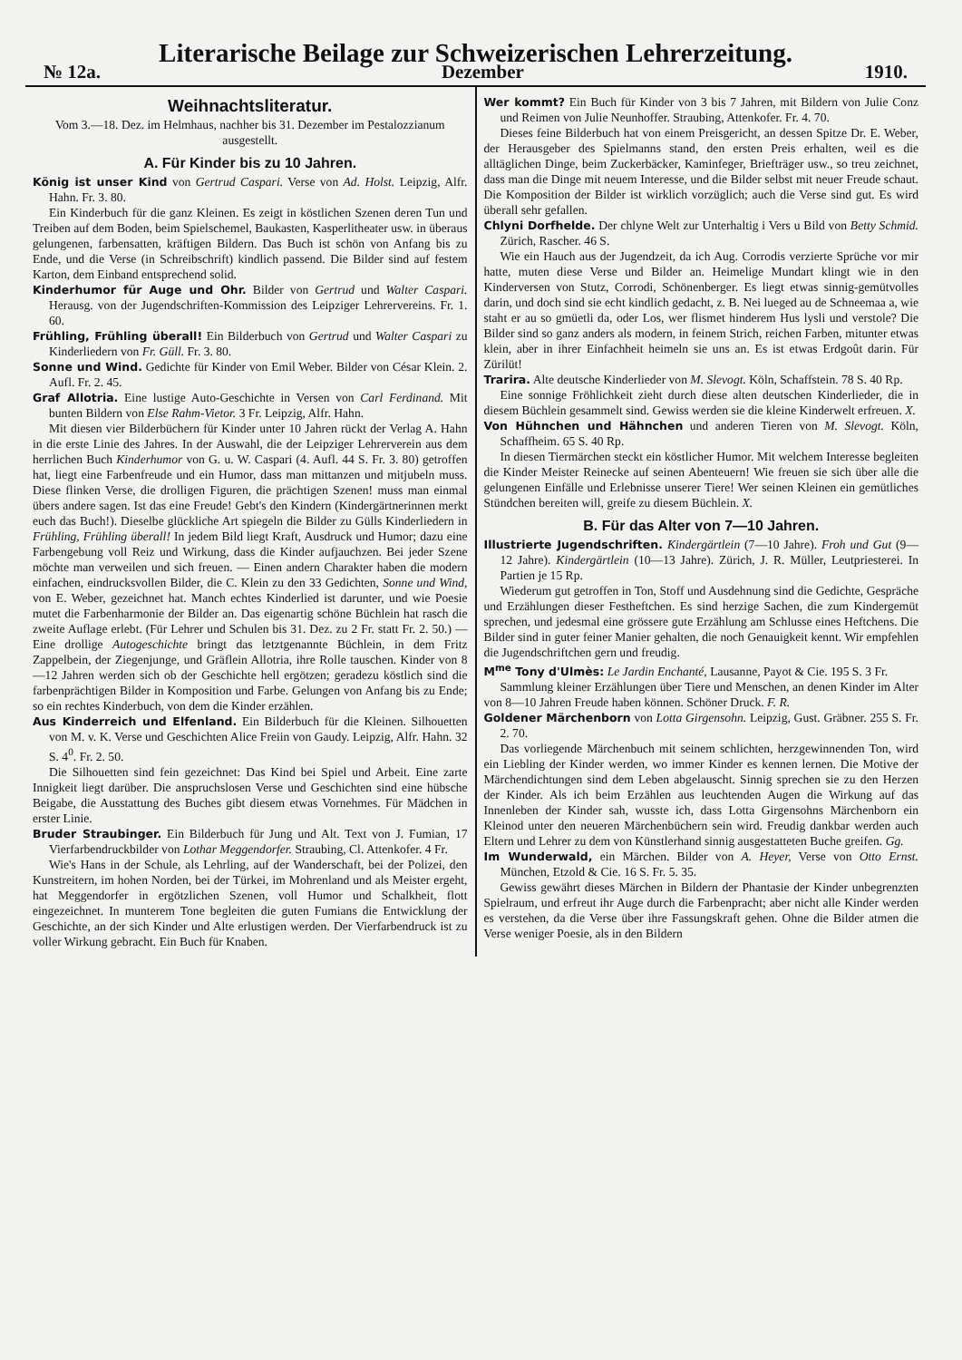Literarische Beilage zur Schweizerischen Lehrerzeitung.
№ 12a. Dezember 1910.
Weihnachtsliteratur.
Vom 3.—18. Dez. im Helmhaus, nachher bis 31. Dezember im Pestalozzianum ausgestellt.
A. Für Kinder bis zu 10 Jahren.
König ist unser Kind von Gertrud Caspari. Verse von Ad. Holst. Leipzig, Alfr. Hahn. Fr. 3. 80.
Ein Kinderbuch für die ganz Kleinen. Es zeigt in köstlichen Szenen deren Tun und Treiben auf dem Boden, beim Spielschemel, Baukasten, Kasperlitheater usw. in überaus gelungenen, farbensatten, kräftigen Bildern. Das Buch ist schön von Anfang bis zu Ende, und die Verse (in Schreibschrift) kindlich passend. Die Bilder sind auf festem Karton, dem Einband entsprechend solid.
Kinderhumor für Auge und Ohr. Bilder von Gertrud und Walter Caspari. Herausg. von der Jugendschriften-Kommission des Leipziger Lehrervereins. Fr. 1. 60.
Frühling, Frühling überall! Ein Bilderbuch von Gertrud und Walter Caspari zu Kinderliedern von Fr. Güll. Fr. 3. 80.
Sonne und Wind. Gedichte für Kinder von Emil Weber. Bilder von César Klein. 2. Aufl. Fr. 2. 45.
Graf Allotria. Eine lustige Auto-Geschichte in Versen von Carl Ferdinand. Mit bunten Bildern von Else Rahm-Vietor. 3 Fr. Leipzig, Alfr. Hahn.
Mit diesen vier Bilderbüchern für Kinder unter 10 Jahren rückt der Verlag A. Hahn in die erste Linie des Jahres. In der Auswahl, die der Leipziger Lehrerverein aus dem herrlichen Buch Kinderhumor von G. u. W. Caspari (4. Aufl. 44 S. Fr. 3. 80) getroffen hat, liegt eine Farbenfreude und ein Humor, dass man mittanzen und mitjubeln muss. Diese flinken Verse, die drolligen Figuren, die prächtigen Szenen! muss man einmal übers andere sagen. Ist das eine Freude! Gebt's den Kindern (Kindergärtnerinnen merkt euch das Buch!). Dieselbe glückliche Art spiegeln die Bilder zu Gülls Kinderliedern in Frühling, Frühling überall! In jedem Bild liegt Kraft, Ausdruck und Humor; dazu eine Farbengebung voll Reiz und Wirkung, dass die Kinder aufjauchzen. Bei jeder Szene möchte man verweilen und sich freuen. — Einen andern Charakter haben die modern einfachen, eindrucksvollen Bilder, die C. Klein zu den 33 Gedichten, Sonne und Wind, von E. Weber, gezeichnet hat. Manch echtes Kinderlied ist darunter, und wie Poesie mutet die Farbenharmonie der Bilder an. Das eigenartig schöne Büchlein hat rasch die zweite Auflage erlebt. (Für Lehrer und Schulen bis 31. Dez. zu 2 Fr. statt Fr. 2. 50.) — Eine drollige Autogeschichte bringt das letztgenannte Büchlein, in dem Fritz Zappelbein, der Ziegenjunge, und Gräflein Allotria, ihre Rolle tauschen. Kinder von 8—12 Jahren werden sich ob der Geschichte hell ergötzen; geradezu köstlich sind die farbenprächtigen Bilder in Komposition und Farbe. Gelungen von Anfang bis zu Ende; so ein rechtes Kinderbuch, von dem die Kinder erzählen.
Aus Kinderreich und Elfenland. Ein Bilderbuch für die Kleinen. Silhouetten von M. v. K. Verse und Geschichten Alice Freiin von Gaudy. Leipzig, Alfr. Hahn. 32 S. 4<sup>0</sup>. Fr. 2. 50.
Die Silhouetten sind fein gezeichnet: Das Kind bei Spiel und Arbeit. Eine zarte Innigkeit liegt darüber. Die anspruchslosen Verse und Geschichten sind eine hübsche Beigabe, die Ausstattung des Buches gibt diesem etwas Vornehmes. Für Mädchen in erster Linie.
Bruder Straubinger. Ein Bilderbuch für Jung und Alt. Text von J. Fumian, 17 Vierfarbendruckbilder von Lothar Meggendorfer. Straubing, Cl. Attenkofer. 4 Fr.
Wie's Hans in der Schule, als Lehrling, auf der Wanderschaft, bei der Polizei, den Kunstreitern, im hohen Norden, bei der Türkei, im Mohrenland und als Meister ergeht, hat Meggendorfer in ergötzlichen Szenen, voll Humor und Schalkheit, flott eingezeichnet. In munterem Tone begleiten die guten Fumians die Entwicklung der Geschichte, an der sich Kinder und Alte erlustigen werden. Der Vierfarbendruck ist zu voller Wirkung gebracht. Ein Buch für Knaben.
Wer kommt? Ein Buch für Kinder von 3 bis 7 Jahren, mit Bildern von Julie Conz und Reimen von Julie Neunhoffer. Straubing, Attenkofer. Fr. 4. 70.
Dieses feine Bilderbuch hat von einem Preisgericht, an dessen Spitze Dr. E. Weber, der Herausgeber des Spielmanns stand, den ersten Preis erhalten, weil es die alltäglichen Dinge, beim Zuckerbäcker, Kaminfeger, Briefträger usw., so treu zeichnet, dass man die Dinge mit neuem Interesse, und die Bilder selbst mit neuer Freude schaut. Die Komposition der Bilder ist wirklich vorzüglich; auch die Verse sind gut. Es wird überall sehr gefallen.
Chlyni Dorfhelde. Der chlyne Welt zur Unterhaltig i Vers u Bild von Betty Schmid. Zürich, Rascher. 46 S.
Wie ein Hauch aus der Jugendzeit, da ich Aug. Corrodis verzierte Sprüche vor mir hatte, muten diese Verse und Bilder an. Heimelige Mundart klingt wie in den Kinderversen von Stutz, Corrodi, Schönenberger. Es liegt etwas sinnig-gemütvolles darin, und doch sind sie echt kindlich gedacht, z. B. Nei lueged au de Schneemaa a, wie staht er au so gmüetli da, oder Los, wer flismet hinderem Hus lysli und verstole? Die Bilder sind so ganz anders als modern, in feinem Strich, reichen Farben, mitunter etwas klein, aber in ihrer Einfachheit heimeln sie uns an. Es ist etwas Erdgoût darin. Für Zürilüt!
Trarira. Alte deutsche Kinderlieder von M. Slevogt. Köln, Schaffstein. 78 S. 40 Rp.
Eine sonnige Fröhlichkeit zieht durch diese alten deutschen Kinderlieder, die in diesem Büchlein gesammelt sind. Gewiss werden sie die kleine Kinderwelt erfreuen. X.
Von Hühnchen und Hähnchen und anderen Tieren von M. Slevogt. Köln, Schaffheim. 65 S. 40 Rp.
In diesen Tiermärchen steckt ein köstlicher Humor. Mit welchem Interesse begleiten die Kinder Meister Reinecke auf seinen Abenteuern! Wie freuen sie sich über alle die gelungenen Einfälle und Erlebnisse unserer Tiere! Wer seinen Kleinen ein gemütliches Stündchen bereiten will, greife zu diesem Büchlein. X.
B. Für das Alter von 7—10 Jahren.
Illustrierte Jugendschriften. Kindergärtlein (7—10 Jahre). Froh und Gut (9—12 Jahre). Kindergärtlein (10—13 Jahre). Zürich, J. R. Müller, Leutpriesterei. In Partien je 15 Rp.
Wiederum gut getroffen in Ton, Stoff und Ausdehnung sind die Gedichte, Gespräche und Erzählungen dieser Festheftchen. Es sind herzige Sachen, die zum Kindergemüt sprechen, und jedesmal eine grössere gute Erzählung am Schlusse eines Heftchens. Die Bilder sind in guter feiner Manier gehalten, die noch Genauigkeit kennt. Wir empfehlen die Jugendschriftchen gern und freudig.
M<sup>me</sup> Tony d'Ulmès: Le Jardin Enchanté, Lausanne, Payot & Cie. 195 S. 3 Fr.
Sammlung kleiner Erzählungen über Tiere und Menschen, an denen Kinder im Alter von 8—10 Jahren Freude haben können. Schöner Druck. F. R.
Goldener Märchenborn von Lotta Girgensohn. Leipzig, Gust. Gräbner. 255 S. Fr. 2. 70.
Das vorliegende Märchenbuch mit seinem schlichten, herzgewinnenden Ton, wird ein Liebling der Kinder werden, wo immer Kinder es kennen lernen. Die Motive der Märchendichtungen sind dem Leben abgelauscht. Sinnig sprechen sie zu den Herzen der Kinder. Als ich beim Erzählen aus leuchtenden Augen die Wirkung auf das Innenleben der Kinder sah, wusste ich, dass Lotta Girgensohns Märchenborn ein Kleinod unter den neueren Märchenbüchern sein wird. Freudig dankbar werden auch Eltern und Lehrer zu dem von Künstlerhand sinnig ausgestatteten Buche greifen. Gg.
Im Wunderwald, ein Märchen. Bilder von A. Heyer, Verse von Otto Ernst. München, Etzold & Cie. 16 S. Fr. 5. 35.
Gewiss gewährt dieses Märchen in Bildern der Phantasie der Kinder unbegrenzten Spielraum, und erfreut ihr Auge durch die Farbenpracht; aber nicht alle Kinder werden es verstehen, da die Verse über ihre Fassungskraft gehen. Ohne die Bilder atmen die Verse weniger Poesie, als in den Bildern